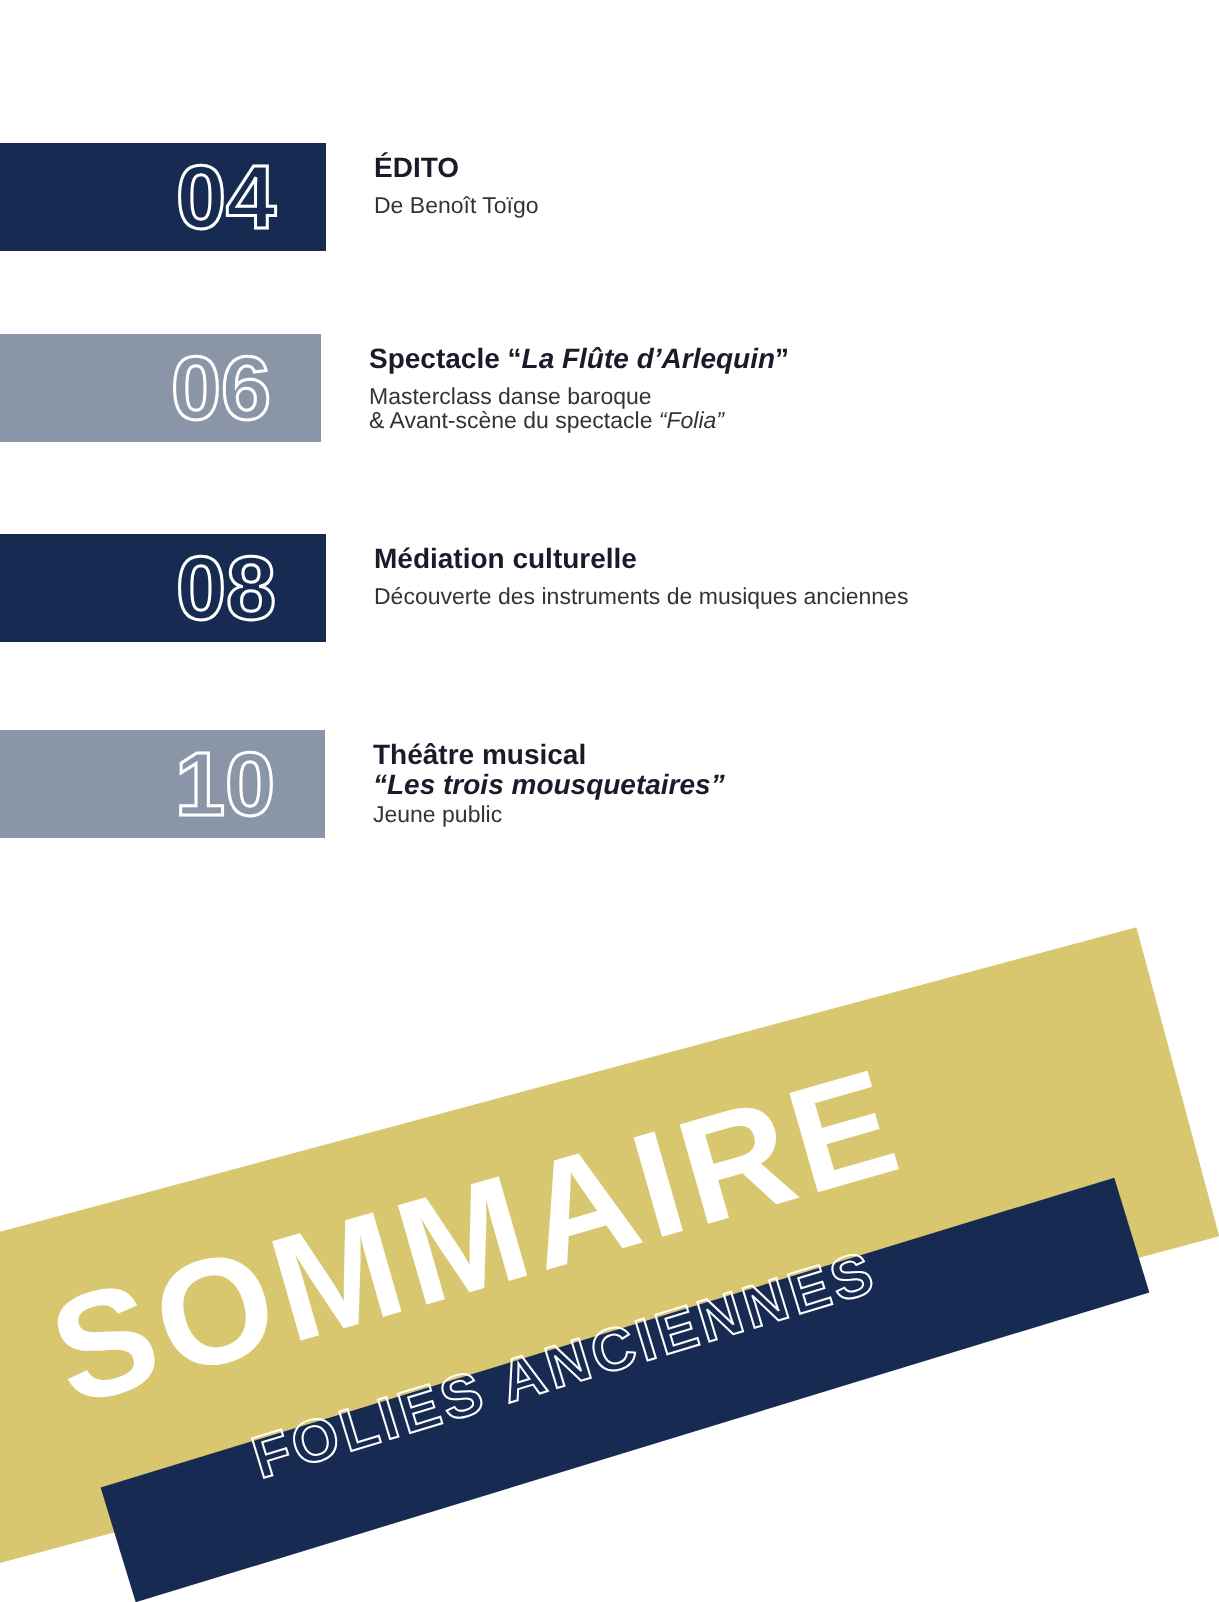04
ÉDITO
De Benoît Toïgo
06
Spectacle “La Flûte d’Arlequin”
Masterclass danse baroque
& Avant-scène du spectacle “Folia”
08
Médiation culturelle
Découverte des instruments de musiques anciennes
10
Théâtre musical
“Les trois mousquetaires”
Jeune public
SOMMAIRE
FOLIES ANCIENNES